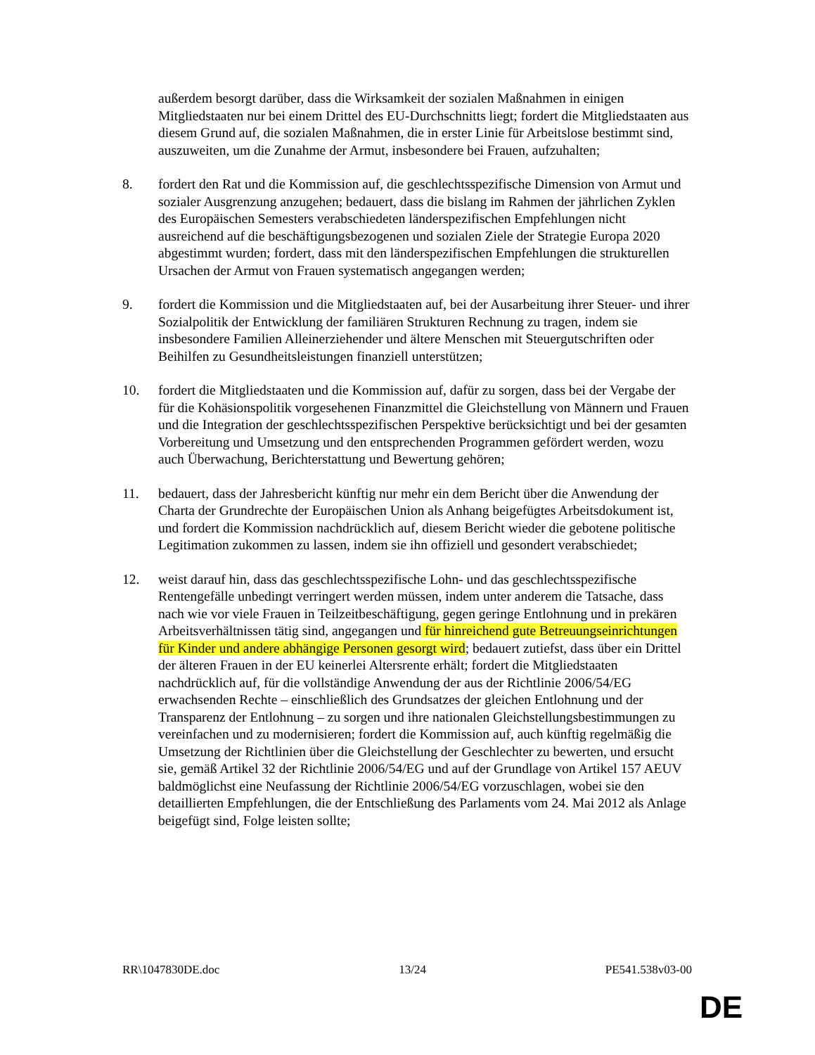außerdem besorgt darüber, dass die Wirksamkeit der sozialen Maßnahmen in einigen Mitgliedstaaten nur bei einem Drittel des EU-Durchschnitts liegt; fordert die Mitgliedstaaten aus diesem Grund auf, die sozialen Maßnahmen, die in erster Linie für Arbeitslose bestimmt sind, auszuweiten, um die Zunahme der Armut, insbesondere bei Frauen, aufzuhalten;
8. fordert den Rat und die Kommission auf, die geschlechtsspezifische Dimension von Armut und sozialer Ausgrenzung anzugehen; bedauert, dass die bislang im Rahmen der jährlichen Zyklen des Europäischen Semesters verabschiedeten länderspezifischen Empfehlungen nicht ausreichend auf die beschäftigungsbezogenen und sozialen Ziele der Strategie Europa 2020 abgestimmt wurden; fordert, dass mit den länderspezifischen Empfehlungen die strukturellen Ursachen der Armut von Frauen systematisch angegangen werden;
9. fordert die Kommission und die Mitgliedstaaten auf, bei der Ausarbeitung ihrer Steuer- und ihrer Sozialpolitik der Entwicklung der familiären Strukturen Rechnung zu tragen, indem sie insbesondere Familien Alleinerziehender und ältere Menschen mit Steuergutschriften oder Beihilfen zu Gesundheitsleistungen finanziell unterstützen;
10. fordert die Mitgliedstaaten und die Kommission auf, dafür zu sorgen, dass bei der Vergabe der für die Kohäsionspolitik vorgesehenen Finanzmittel die Gleichstellung von Männern und Frauen und die Integration der geschlechtsspezifischen Perspektive berücksichtigt und bei der gesamten Vorbereitung und Umsetzung und den entsprechenden Programmen gefördert werden, wozu auch Überwachung, Berichterstattung und Bewertung gehören;
11. bedauert, dass der Jahresbericht künftig nur mehr ein dem Bericht über die Anwendung der Charta der Grundrechte der Europäischen Union als Anhang beigefügtes Arbeitsdokument ist, und fordert die Kommission nachdrücklich auf, diesem Bericht wieder die gebotene politische Legitimation zukommen zu lassen, indem sie ihn offiziell und gesondert verabschiedet;
12. weist darauf hin, dass das geschlechtsspezifische Lohn- und das geschlechtsspezifische Rentengefälle unbedingt verringert werden müssen, indem unter anderem die Tatsache, dass nach wie vor viele Frauen in Teilzeitbeschäftigung, gegen geringe Entlohnung und in prekären Arbeitsverhältnissen tätig sind, angegangen und für hinreichend gute Betreuungseinrichtungen für Kinder und andere abhängige Personen gesorgt wird; bedauert zutiefst, dass über ein Drittel der älteren Frauen in der EU keinerlei Altersrente erhält; fordert die Mitgliedstaaten nachdrücklich auf, für die vollständige Anwendung der aus der Richtlinie 2006/54/EG erwachsenden Rechte – einschließlich des Grundsatzes der gleichen Entlohnung und der Transparenz der Entlohnung – zu sorgen und ihre nationalen Gleichstellungsbestimmungen zu vereinfachen und zu modernisieren; fordert die Kommission auf, auch künftig regelmäßig die Umsetzung der Richtlinien über die Gleichstellung der Geschlechter zu bewerten, und ersucht sie, gemäß Artikel 32 der Richtlinie 2006/54/EG und auf der Grundlage von Artikel 157 AEUV baldmöglichst eine Neufassung der Richtlinie 2006/54/EG vorzuschlagen, wobei sie den detaillierten Empfehlungen, die der Entschließung des Parlaments vom 24. Mai 2012 als Anlage beigefügt sind, Folge leisten sollte;
RR\1047830DE.doc 13/24 PE541.538v03-00
DE